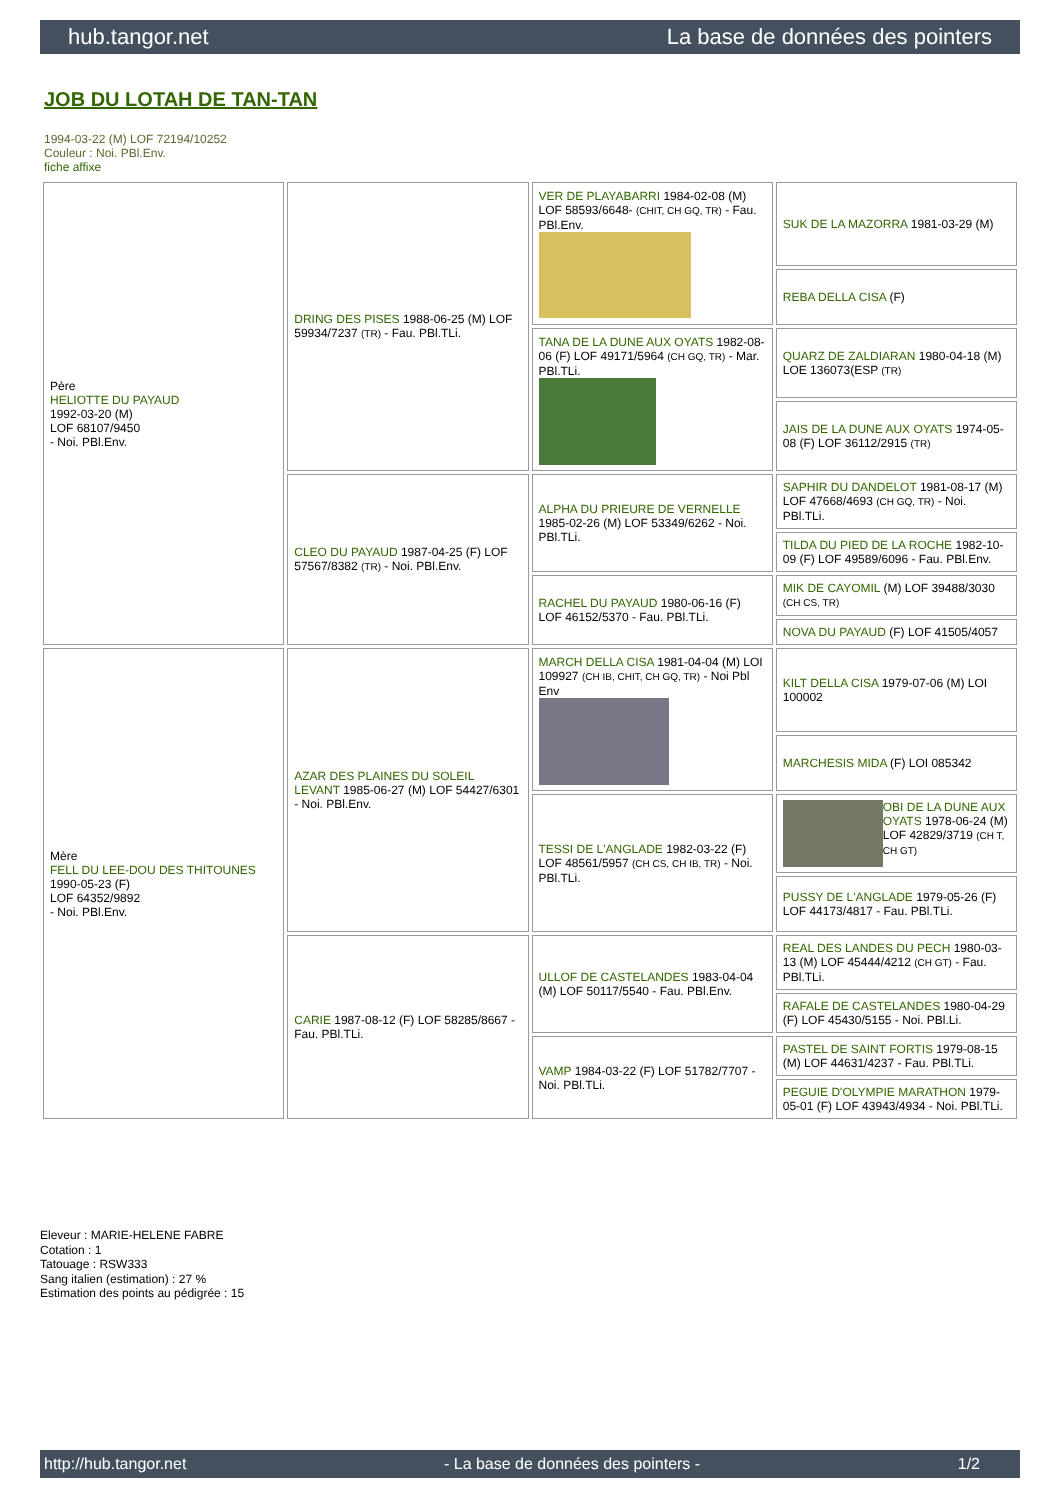hub.tangor.net La base de données des pointers
JOB DU LOTAH DE TAN-TAN
1994-03-22 (M) LOF 72194/10252
Couleur : Noi. PBl.Env.
fiche affixe
| Père HELIOTTE DU PAYAUD 1992-03-20 (M) LOF 68107/9450 - Noi. PBl.Env. | DRING DES PISES 1988-06-25 (M) LOF 59934/7237 (TR) - Fau. PBl.TLi. | VER DE PLAYABARRI 1984-02-08 (M) LOF 58593/6648- (CHIT, CH GQ, TR) - Fau. PBl.Env. | SUK DE LA MAZORRA 1981-03-29 (M) |
| | | | REBA DELLA CISA (F) |
| | | TANA DE LA DUNE AUX OYATS 1982-08-06 (F) LOF 49171/5964 (CH GQ, TR) - Mar. PBl.TLi. | QUARZ DE ZALDIARAN 1980-04-18 (M) LOE 136073(ESP (TR) |
| | | | JAIS DE LA DUNE AUX OYATS 1974-05-08 (F) LOF 36112/2915 (TR) |
| | CLEO DU PAYAUD 1987-04-25 (F) LOF 57567/8382 (TR) - Noi. PBl.Env. | ALPHA DU PRIEURE DE VERNELLE 1985-02-26 (M) LOF 53349/6262 - Noi. PBl.TLi. | SAPHIR DU DANDELOT 1981-08-17 (M) LOF 47668/4693 (CH GQ, TR) - Noi. PBl.TLi. |
| | | | TILDA DU PIED DE LA ROCHE 1982-10-09 (F) LOF 49589/6096 - Fau. PBl.Env. |
| | | RACHEL DU PAYAUD 1980-06-16 (F) LOF 46152/5370 - Fau. PBl.TLi. | MIK DE CAYOMIL (M) LOF 39488/3030 (CH CS, TR) |
| | | | NOVA DU PAYAUD (F) LOF 41505/4057 |
| Mère FELL DU LEE-DOU DES THITOUNES 1990-05-23 (F) LOF 64352/9892 - Noi. PBl.Env. | AZAR DES PLAINES DU SOLEIL LEVANT 1985-06-27 (M) LOF 54427/6301 - Noi. PBl.Env. | MARCH DELLA CISA 1981-04-04 (M) LOI 109927 (CH IB, CHIT, CH GQ, TR) - Noi Pbl Env | KILT DELLA CISA 1979-07-06 (M) LOI 100002 |
| | | | MARCHESIS MIDA (F) LOI 085342 |
| | | TESSI DE L'ANGLADE 1982-03-22 (F) LOF 48561/5957 (CH CS, CH IB, TR) - Noi. PBl.TLi. | OBI DE LA DUNE AUX OYATS 1978-06-24 (M) LOF 42829/3719 (CH T, CH GT) |
| | | | PUSSY DE L'ANGLADE 1979-05-26 (F) LOF 44173/4817 - Fau. PBl.TLi. |
| | CARIE 1987-08-12 (F) LOF 58285/8667 - Fau. PBl.TLi. | ULLOF DE CASTELANDES 1983-04-04 (M) LOF 50117/5540 - Fau. PBl.Env. | REAL DES LANDES DU PECH 1980-03-13 (M) LOF 45444/4212 (CH GT) - Fau. PBl.TLi. |
| | | | RAFALE DE CASTELANDES 1980-04-29 (F) LOF 45430/5155 - Noi. PBl.Li. |
| | | VAMP 1984-03-22 (F) LOF 51782/7707 - Noi. PBl.TLi. | PASTEL DE SAINT FORTIS 1979-08-15 (M) LOF 44631/4237 - Fau. PBl.TLi. |
| | | | PEGUIE D'OLYMPIE MARATHON 1979-05-01 (F) LOF 43943/4934 - Noi. PBl.TLi. |
Eleveur : MARIE-HELENE FABRE
Cotation : 1
Tatouage : RSW333
Sang italien (estimation) : 27 %
Estimation des points au pédigrée : 15
http://hub.tangor.net - La base de données des pointers - 1/2